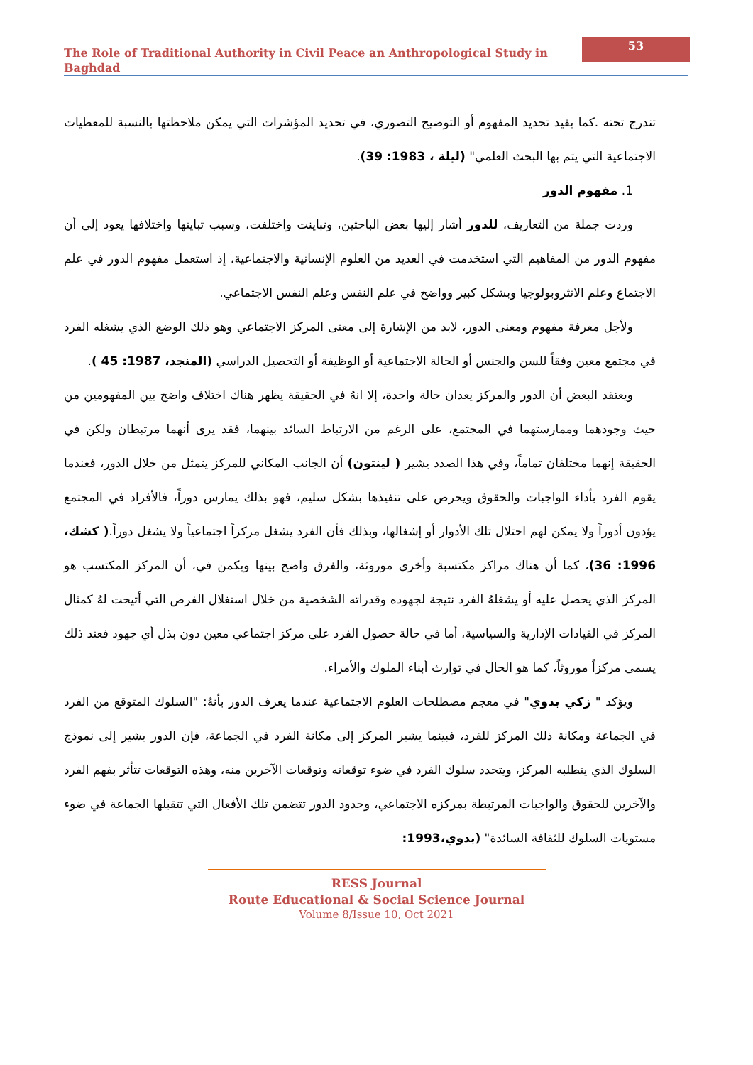The Role of Traditional Authority in Civil Peace an Anthropological Study in Baghdad
53
تندرج تحته .كما يفيد تحديد المفهوم أو التوضيح التصوري، في تحديد المؤشرات التي يمكن ملاحظتها بالنسبة للمعطيات الاجتماعية التي يتم بها البحث العلمي" (ليلة ، 1983: 39).
1. مفهوم الدور
وردت جملة من التعاريف، للدور أشار إليها بعض الباحثين، وتباينت واختلفت، وسبب تباينها واختلافها يعود إلى أن مفهوم الدور من المفاهيم التي استخدمت في العديد من العلوم الإنسانية والاجتماعية، إذ استعمل مفهوم الدور في علم الاجتماع وعلم الانثروبولوجيا وبشكل كبير وواضح في علم النفس وعلم النفس الاجتماعي.
ولأجل معرفة مفهوم ومعنى الدور، لابد من الإشارة إلى معنى المركز الاجتماعي وهو ذلك الوضع الذي يشغله الفرد في مجتمع معين وفقاً للسن والجنس أو الحالة الاجتماعية أو الوظيفة أو التحصيل الدراسي (المنجد، 1987: 45 ).
ويعتقد البعض أن الدور والمركز يعدان حالة واحدة، إلا انهُ في الحقيقة يظهر هناك اختلاف واضح بين المفهومين من حيث وجودهما وممارستهما في المجتمع، على الرغم من الارتباط السائد بينهما، فقد يرى أنهما مرتبطان ولكن في الحقيقة إنهما مختلفان تماماً، وفي هذا الصدد يشير ( لينتون) أن الجانب المكاني للمركز يتمثل من خلال الدور، فعندما يقوم الفرد بأداء الواجبات والحقوق ويحرص على تنفيذها بشكل سليم، فهو بذلك يمارس دوراً، فالأفراد في المجتمع يؤدون أدوراً ولا يمكن لهم احتلال تلك الأدوار أو إشغالها، وبذلك فأن الفرد يشغل مركزاً اجتماعياً ولا يشغل دوراً.( كشك، 1996: 36)، كما أن هناك مراكز مكتسبة وأخرى موروثة، والفرق واضح بينها ويكمن في، أن المركز المكتسب هو المركز الذي يحصل عليه أو يشغلهُ الفرد نتيجة لجهوده وقدراته الشخصية من خلال استغلال الفرص التي أتيحت لهُ كمثال المركز في القيادات الإدارية والسياسية، أما في حالة حصول الفرد على مركز اجتماعي معين دون بذل أي جهود فعند ذلك يسمى مركزاً موروثاً، كما هو الحال في توارث أبناء الملوك والأمراء.
ويؤكد " زكي بدوي" في معجم مصطلحات العلوم الاجتماعية عندما يعرف الدور بأنهُ: "السلوك المتوقع من الفرد في الجماعة ومكانة ذلك المركز للفرد، فبينما يشير المركز إلى مكانة الفرد في الجماعة، فإن الدور يشير إلى نموذج السلوك الذي يتطلبه المركز، ويتحدد سلوك الفرد في ضوء توقعاته وتوقعات الآخرين منه، وهذه التوقعات تتأثر بفهم الفرد والآخرين للحقوق والواجبات المرتبطة بمركزه الاجتماعي، وحدود الدور تتضمن تلك الأفعال التي تتقبلها الجماعة في ضوء مستويات السلوك للثقافة السائدة" (بدوي،1993:
RESS Journal
Route Educational & Social Science Journal
Volume 8/Issue 10, Oct 2021